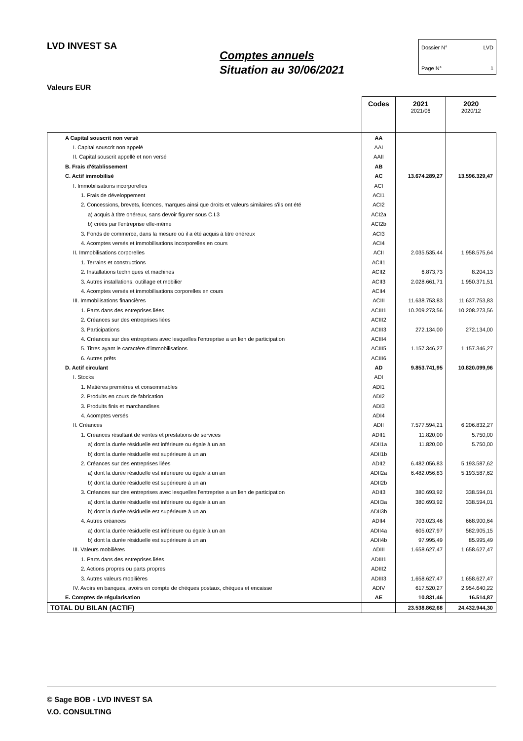LVD INVEST SA
Comptes annuels
Situation au 30/06/2021
Dossier N° LVD
Page N° 1
Valeurs EUR
| | Codes | 2021 2021/06 | 2020 2020/12 |
| --- | --- | --- | --- |
| A Capital souscrit non versé | AA | | |
| I. Capital souscrit non appelé | AAI | | |
| II. Capital souscrit appellé et non versé | AAII | | |
| B. Frais d'établissement | AB | | |
| C. Actif immobilisé | AC | 13.674.289,27 | 13.596.329,47 |
| I. Immobilisations incorporelles | ACI | | |
| 1. Frais de développement | ACI1 | | |
| 2. Concessions, brevets, licences, marques ainsi que droits et valeurs similaires s'ils ont été | ACI2 | | |
| a) acquis à titre onéreux, sans devoir figurer sous C.I.3 | ACI2a | | |
| b) créés par l'entreprise elle-même | ACI2b | | |
| 3. Fonds de commerce, dans la mesure où il a été acquis à titre onéreux | ACI3 | | |
| 4. Acomptes versés et immobilisations incorporelles en cours | ACI4 | | |
| II. Immobilisations corporelles | ACII | 2.035.535,44 | 1.958.575,64 |
| 1. Terrains et constructions | ACII1 | | |
| 2. Installations techniques et machines | ACII2 | 6.873,73 | 8.204,13 |
| 3. Autres installations, outillage et mobilier | ACII3 | 2.028.661,71 | 1.950.371,51 |
| 4. Acomptes versés et immobilisations corporelles en cours | ACII4 | | |
| III. Immobilisations financières | ACIII | 11.638.753,83 | 11.637.753,83 |
| 1. Parts dans des entreprises liées | ACIII1 | 10.209.273,56 | 10.208.273,56 |
| 2. Créances sur des entreprises liées | ACIII2 | | |
| 3. Participations | ACIII3 | 272.134,00 | 272.134,00 |
| 4. Créances sur des entreprises avec lesquelles l'entreprise a un lien de participation | ACIII4 | | |
| 5. Titres ayant le caractère d'immobilisations | ACIII5 | 1.157.346,27 | 1.157.346,27 |
| 6. Autres prêts | ACIII6 | | |
| D. Actif circulant | AD | 9.853.741,95 | 10.820.099,96 |
| I. Stocks | ADI | | |
| 1. Matières premières et consommables | ADI1 | | |
| 2. Produits en cours de fabrication | ADI2 | | |
| 3. Produits finis et marchandises | ADI3 | | |
| 4. Acomptes versés | ADI4 | | |
| II. Créances | ADII | 7.577.594,21 | 6.206.832,27 |
| 1. Créances résultant de ventes et prestations de services | ADII1 | 11.820,00 | 5.750,00 |
| a) dont la durée résiduelle est inférieure ou égale à un an | ADII1a | 11.820,00 | 5.750,00 |
| b) dont la durée résiduelle est supérieure à un an | ADII1b | | |
| 2. Créances sur des entreprises liées | ADII2 | 6.482.056,83 | 5.193.587,62 |
| a) dont la durée résiduelle est inférieure ou égale à un an | ADII2a | 6.482.056,83 | 5.193.587,62 |
| b) dont la durée résiduelle est supérieure à un an | ADII2b | | |
| 3. Créances sur des entreprises avec lesquelles l'entreprise a un lien de participation | ADII3 | 380.693,92 | 338.594,01 |
| a) dont la durée résiduelle est inférieure ou égale à un an | ADII3a | 380.693,92 | 338.594,01 |
| b) dont la durée résiduelle est supérieure à un an | ADII3b | | |
| 4. Autres créances | ADII4 | 703.023,46 | 668.900,64 |
| a) dont la durée résiduelle est inférieure ou égale à un an | ADII4a | 605.027,97 | 582.905,15 |
| b) dont la durée résiduelle est supérieure à un an | ADII4b | 97.995,49 | 85.995,49 |
| III. Valeurs mobilières | ADIII | 1.658.627,47 | 1.658.627,47 |
| 1. Parts dans des entreprises liées | ADIII1 | | |
| 2. Actions propres ou parts propres | ADIII2 | | |
| 3. Autres valeurs mobilières | ADIII3 | 1.658.627,47 | 1.658.627,47 |
| IV. Avoirs en banques, avoirs en compte de chèques postaux, chèques et encaisse | ADIV | 617.520,27 | 2.954.640,22 |
| E. Comptes de régularisation | AE | 10.831,46 | 16.514,87 |
| TOTAL DU BILAN (ACTIF) | | 23.538.862,68 | 24.432.944,30 |
© Sage BOB - LVD INVEST SA
V.O. CONSULTING